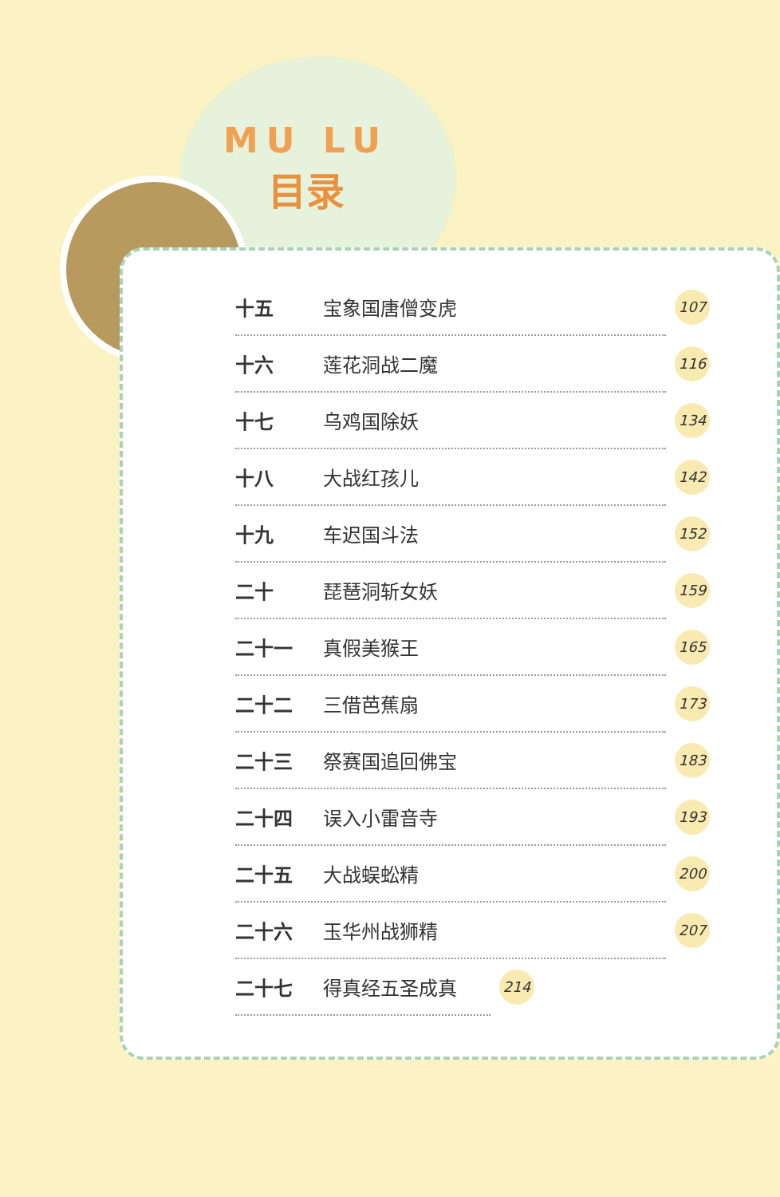MU LU
目录
十五 宝象国唐僧变虎 107
十六 莲花洞战二魔 116
十七 乌鸡国除妖 134
十八 大战红孩儿 142
十九 车迟国斗法 152
二十 琵琶洞斩女妖 159
二十一 真假美猴王 165
二十二 三借芭蕉扇 173
二十三 祭赛国追回佛宝 183
二十四 误入小雷音寺 193
二十五 大战蜈蚣精 200
二十六 玉华州战狮精 207
二十七 得真经五圣成真 214